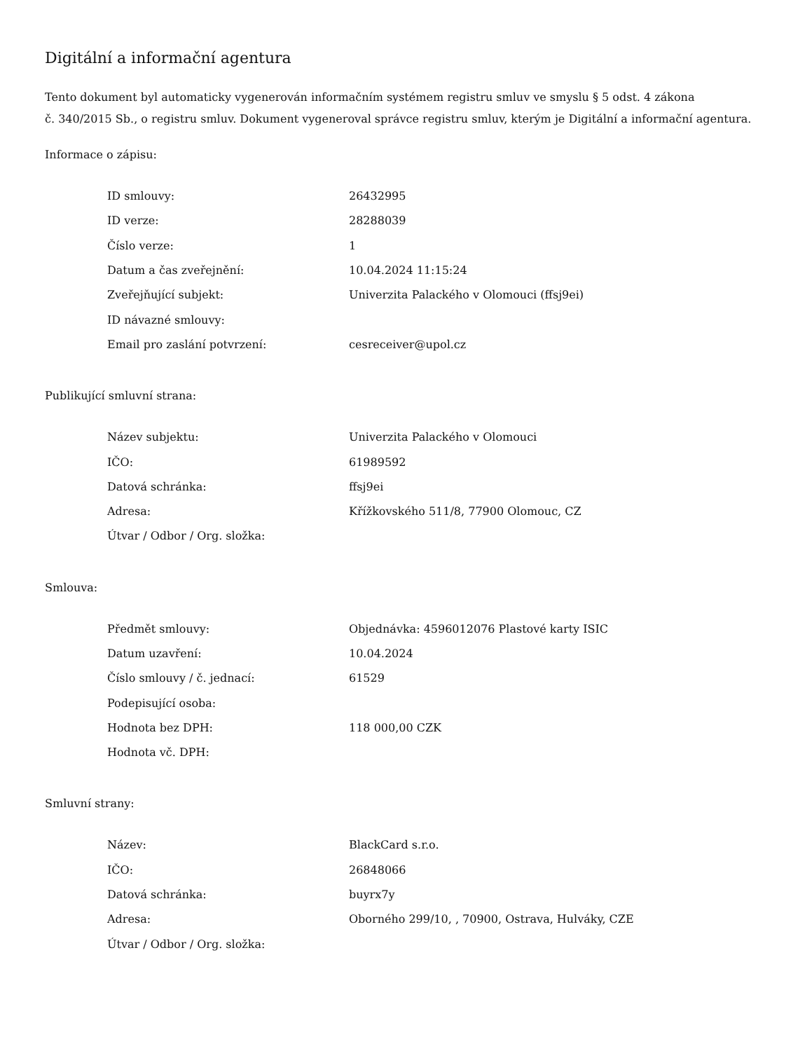Digitální a informační agentura
Tento dokument byl automaticky vygenerován informačním systémem registru smluv ve smyslu § 5 odst. 4 zákona
č. 340/2015 Sb., o registru smluv. Dokument vygeneroval správce registru smluv, kterým je Digitální a informační agentura.
Informace o zápisu:
| ID smlouvy: | 26432995 |
| ID verze: | 28288039 |
| Číslo verze: | 1 |
| Datum a čas zveřejnění: | 10.04.2024 11:15:24 |
| Zveřejňující subjekt: | Univerzita Palackého v Olomouci (ffsj9ei) |
| ID návazné smlouvy: | |
| Email pro zaslání potvrzení: | cesreceiver@upol.cz |
Publikující smluvní strana:
| Název subjektu: | Univerzita Palackého v Olomouci |
| IČO: | 61989592 |
| Datová schránka: | ffsj9ei |
| Adresa: | Křížkovského 511/8, 77900 Olomouc, CZ |
| Útvar / Odbor / Org. složka: | |
Smlouva:
| Předmět smlouvy: | Objednávka: 4596012076 Plastové karty ISIC |
| Datum uzavření: | 10.04.2024 |
| Číslo smlouvy / č. jednací: | 61529 |
| Podepisující osoba: | |
| Hodnota bez DPH: | 118 000,00 CZK |
| Hodnota vč. DPH: | |
Smluvní strany:
| Název: | BlackCard s.r.o. |
| IČO: | 26848066 |
| Datová schránka: | buyrx7y |
| Adresa: | Oborného 299/10, , 70900, Ostrava, Hulváky, CZE |
| Útvar / Odbor / Org. složka: | |